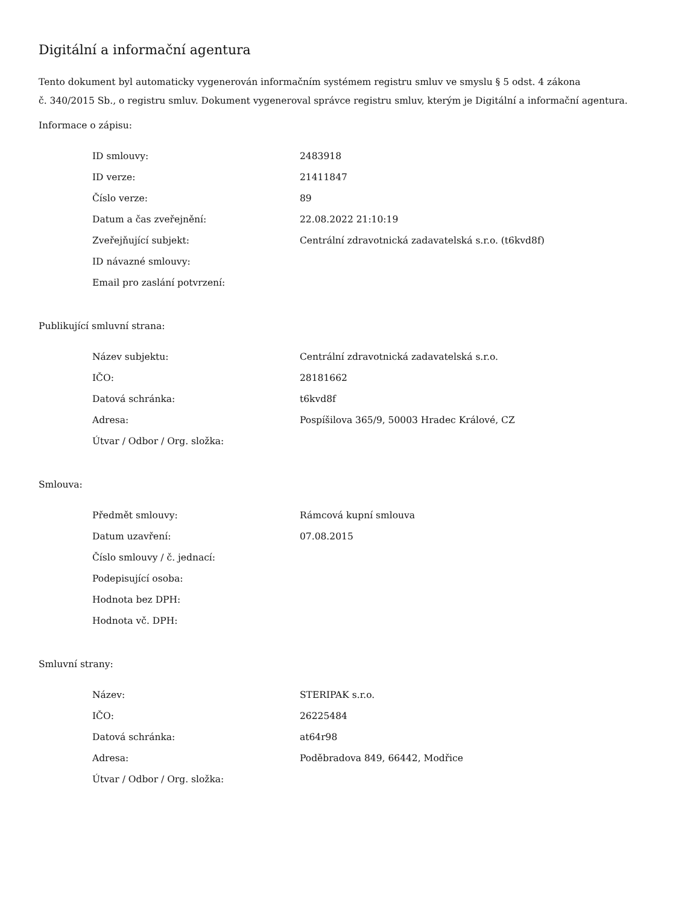Digitální a informační agentura
Tento dokument byl automaticky vygenerován informačním systémem registru smluv ve smyslu § 5 odst. 4 zákona
č. 340/2015 Sb., o registru smluv. Dokument vygeneroval správce registru smluv, kterým je Digitální a informační agentura.
Informace o zápisu:
| ID smlouvy: | 2483918 |
| ID verze: | 21411847 |
| Číslo verze: | 89 |
| Datum a čas zveřejnění: | 22.08.2022 21:10:19 |
| Zveřejňující subjekt: | Centrální zdravotnická zadavatelská s.r.o. (t6kvd8f) |
| ID návazné smlouvy: | |
| Email pro zaslání potvrzení: | |
Publikující smluvní strana:
| Název subjektu: | Centrální zdravotnická zadavatelská s.r.o. |
| IČO: | 28181662 |
| Datová schránka: | t6kvd8f |
| Adresa: | Pospíšilova 365/9, 50003 Hradec Králové, CZ |
| Útvar / Odbor / Org. složka: | |
Smlouva:
| Předmět smlouvy: | Rámcová kupní smlouva |
| Datum uzavření: | 07.08.2015 |
| Číslo smlouvy / č. jednací: | |
| Podepisující osoba: | |
| Hodnota bez DPH: | |
| Hodnota vč. DPH: | |
Smluvní strany:
| Název: | STERIPAK s.r.o. |
| IČO: | 26225484 |
| Datová schránka: | at64r98 |
| Adresa: | Poděbradova 849, 66442, Modřice |
| Útvar / Odbor / Org. složka: | |